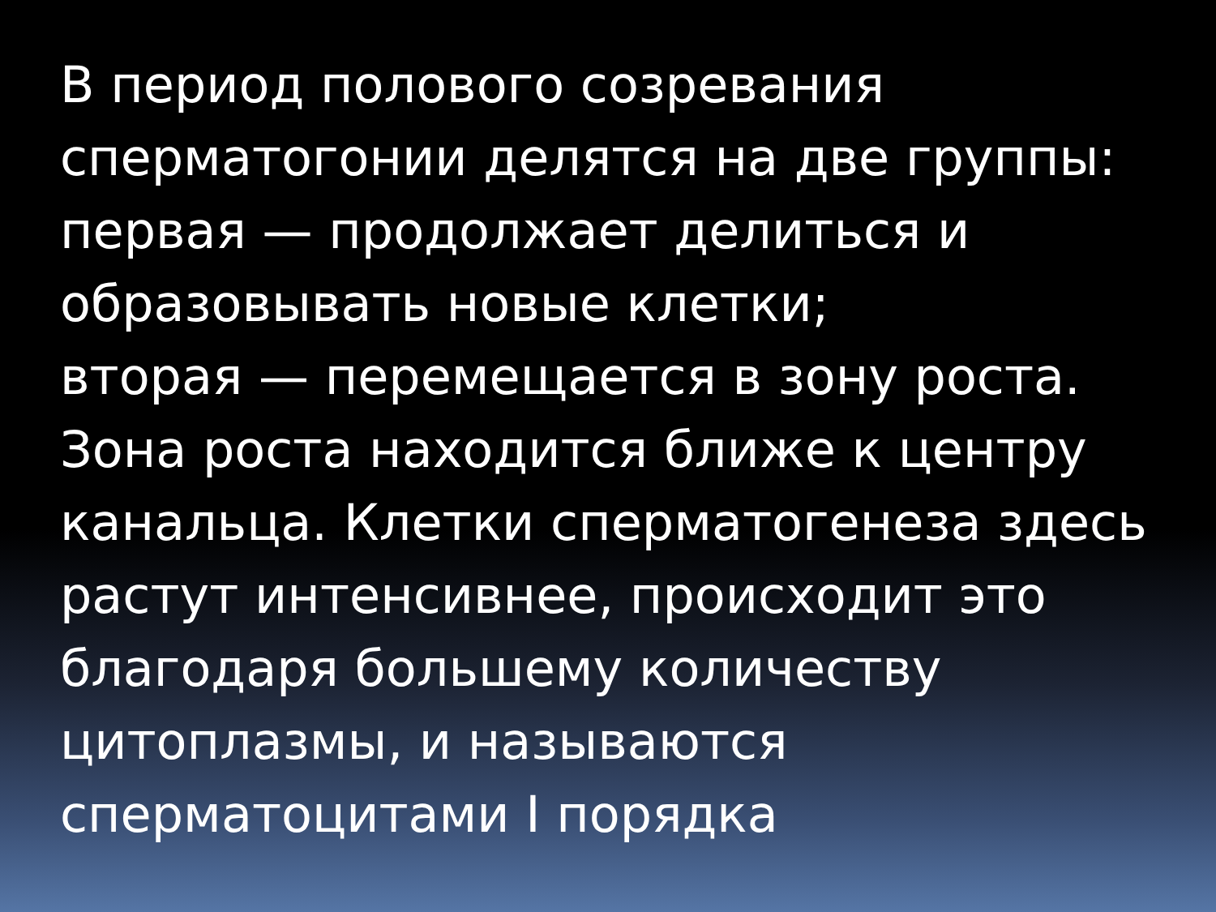В период полового созревания сперматогонии делятся на две группы:
первая — продолжает делиться и образовывать новые клетки;
вторая — перемещается в зону роста. Зона роста находится ближе к центру канальца. Клетки сперматогенеза здесь растут интенсивнее, происходит это благодаря большему количеству цитоплазмы, и называются сперматоцитами I порядка